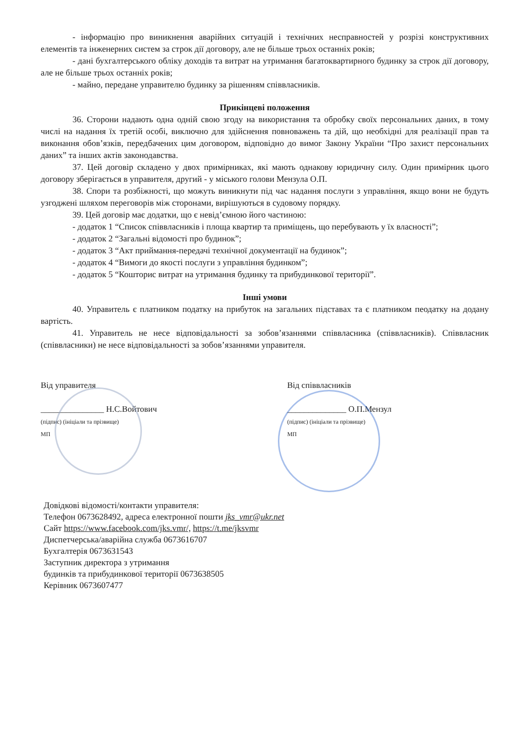- інформацію про виникнення аварійних ситуацій і технічних несправностей у розрізі конструктивних елементів та інженерних систем за строк дії договору, але не більше трьох останніх років;
- дані бухгалтерського обліку доходів та витрат на утримання багатоквартирного будинку за строк дії договору, але не більше трьох останніх років;
- майно, передане управителю будинку за рішенням співвласників.
Прикінцеві положення
36. Сторони надають одна одній свою згоду на використання та обробку своїх персональних даних, в тому числі на надання їх третій особі, виключно для здійснення повноважень та дій, що необхідні для реалізації прав та виконання обов’язків, передбачених цим договором, відповідно до вимог Закону України “Про захист персональних даних” та інших актів законодавства.
37. Цей договір складено у двох примірниках, які мають однакову юридичну силу. Один примірник цього договору зберігається в управителя, другий - у міського голови Мензула О.П.
38. Спори та розбіжності, що можуть виникнути під час надання послуги з управління, якщо вони не будуть узгоджені шляхом переговорів між сторонами, вирішуються в судовому порядку.
39. Цей договір має додатки, що є невід’ємною його частиною:
- додаток 1 “Список співвласників і площа квартир та приміщень, що перебувають у їх власності”;
- додаток 2 “Загальні відомості про будинок”;
- додаток 3 “Акт приймання-передачі технічної документації на будинок”;
- додаток 4 “Вимоги до якості послуги з управління будинком”;
- додаток 5 “Кошторис витрат на утримання будинку та прибудинкової території”.
Інші умови
40. Управитель є платником податку на прибуток на загальних підставах та є платником пеодатку на додану вартість.
41. Управитель не несе відповідальності за зобов’язаннями співвласника (співвласників). Співвласник (співвласники) не несе відповідальності за зобов’язаннями управителя.
Від управителя
_______________ Н.С.Войтович
(підпис) (ініціали та прізвище)
МП
Від співвласників
______________ О.П.Мензул
(підпис) (ініціали та прізвище)
МП
Довідкові відомості/контакти управителя:
Телефон 0673628492, адреса електронної пошти jks_vmr@ukr.net
Сайт https://www.facebook.com/jks.vmr/, https://t.me/jksvmr
Диспетчерська/аварійна служба 0673616707
Бухгалтерія 0673631543
Заступник директора з утримання
будинків та прибудинкової території 0673638505
Керівник 0673607477